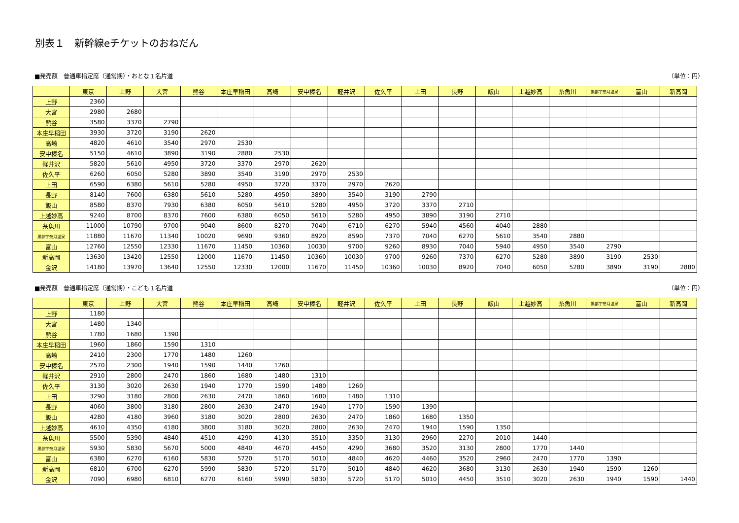別表１　新幹線eチケットのおねだん
■発売額　普通車指定席（通常期）・おとな１名片道 （単位：円）
| | 東京 | 上野 | 大宮 | 熊谷 | 本庄早稲田 | 高崎 | 安中榛名 | 軽井沢 | 佐久平 | 上田 | 長野 | 飯山 | 上越妙高 | 糸魚川 | 黒部宇奈月温泉 | 富山 | 新高岡 |
| --- | --- | --- | --- | --- | --- | --- | --- | --- | --- | --- | --- | --- | --- | --- | --- | --- | --- |
| 上野 | 2360 | | | | | | | | | | | | | | | | |
| 大宮 | 2980 | 2680 | | | | | | | | | | | | | | | |
| 熊谷 | 3580 | 3370 | 2790 | | | | | | | | | | | | | | |
| 本庄早稲田 | 3930 | 3720 | 3190 | 2620 | | | | | | | | | | | | | |
| 高崎 | 4820 | 4610 | 3540 | 2970 | 2530 | | | | | | | | | | | | |
| 安中榛名 | 5150 | 4610 | 3890 | 3190 | 2880 | 2530 | | | | | | | | | | | |
| 軽井沢 | 5820 | 5610 | 4950 | 3720 | 3370 | 2970 | 2620 | | | | | | | | | | |
| 佐久平 | 6260 | 6050 | 5280 | 3890 | 3540 | 3190 | 2970 | 2530 | | | | | | | | | |
| 上田 | 6590 | 6380 | 5610 | 5280 | 4950 | 3720 | 3370 | 2970 | 2620 | | | | | | | | |
| 長野 | 8140 | 7600 | 6380 | 5610 | 5280 | 4950 | 3890 | 3540 | 3190 | 2790 | | | | | | | |
| 飯山 | 8580 | 8370 | 7930 | 6380 | 6050 | 5610 | 5280 | 4950 | 3720 | 3370 | 2710 | | | | | | |
| 上越妙高 | 9240 | 8700 | 8370 | 7600 | 6380 | 6050 | 5610 | 5280 | 4950 | 3890 | 3190 | 2710 | | | | | |
| 糸魚川 | 11000 | 10790 | 9700 | 9040 | 8600 | 8270 | 7040 | 6710 | 6270 | 5940 | 4560 | 4040 | 2880 | | | | |
| 黒部宇奈月温泉 | 11880 | 11670 | 11340 | 10020 | 9690 | 9360 | 8920 | 8590 | 7370 | 7040 | 6270 | 5610 | 3540 | 2880 | | | |
| 富山 | 12760 | 12550 | 12330 | 11670 | 11450 | 10360 | 10030 | 9700 | 9260 | 8930 | 7040 | 5940 | 4950 | 3540 | 2790 | | |
| 新高岡 | 13630 | 13420 | 12550 | 12000 | 11670 | 11450 | 10360 | 10030 | 9700 | 9260 | 7370 | 6270 | 5280 | 3890 | 3190 | 2530 | |
| 金沢 | 14180 | 13970 | 13640 | 12550 | 12330 | 12000 | 11670 | 11450 | 10360 | 10030 | 8920 | 7040 | 6050 | 5280 | 3890 | 3190 | 2880 |
■発売額　普通車指定席（通常期）・こども１名片道 （単位：円）
| | 東京 | 上野 | 大宮 | 熊谷 | 本庄早稲田 | 高崎 | 安中榛名 | 軽井沢 | 佐久平 | 上田 | 長野 | 飯山 | 上越妙高 | 糸魚川 | 黒部宇奈月温泉 | 富山 | 新高岡 |
| --- | --- | --- | --- | --- | --- | --- | --- | --- | --- | --- | --- | --- | --- | --- | --- | --- | --- |
| 上野 | 1180 | | | | | | | | | | | | | | | | |
| 大宮 | 1480 | 1340 | | | | | | | | | | | | | | | |
| 熊谷 | 1780 | 1680 | 1390 | | | | | | | | | | | | | | |
| 本庄早稲田 | 1960 | 1860 | 1590 | 1310 | | | | | | | | | | | | | |
| 高崎 | 2410 | 2300 | 1770 | 1480 | 1260 | | | | | | | | | | | | |
| 安中榛名 | 2570 | 2300 | 1940 | 1590 | 1440 | 1260 | | | | | | | | | | | |
| 軽井沢 | 2910 | 2800 | 2470 | 1860 | 1680 | 1480 | 1310 | | | | | | | | | | |
| 佐久平 | 3130 | 3020 | 2630 | 1940 | 1770 | 1590 | 1480 | 1260 | | | | | | | | | |
| 上田 | 3290 | 3180 | 2800 | 2630 | 2470 | 1860 | 1680 | 1480 | 1310 | | | | | | | | |
| 長野 | 4060 | 3800 | 3180 | 2800 | 2630 | 2470 | 1940 | 1770 | 1590 | 1390 | | | | | | | |
| 飯山 | 4280 | 4180 | 3960 | 3180 | 3020 | 2800 | 2630 | 2470 | 1860 | 1680 | 1350 | | | | | | |
| 上越妙高 | 4610 | 4350 | 4180 | 3800 | 3180 | 3020 | 2800 | 2630 | 2470 | 1940 | 1590 | 1350 | | | | | |
| 糸魚川 | 5500 | 5390 | 4840 | 4510 | 4290 | 4130 | 3510 | 3350 | 3130 | 2960 | 2270 | 2010 | 1440 | | | | |
| 黒部宇奈月温泉 | 5930 | 5830 | 5670 | 5000 | 4840 | 4670 | 4450 | 4290 | 3680 | 3520 | 3130 | 2800 | 1770 | 1440 | | | |
| 富山 | 6380 | 6270 | 6160 | 5830 | 5720 | 5170 | 5010 | 4840 | 4620 | 4460 | 3520 | 2960 | 2470 | 1770 | 1390 | | |
| 新高岡 | 6810 | 6700 | 6270 | 5990 | 5830 | 5720 | 5170 | 5010 | 4840 | 4620 | 3680 | 3130 | 2630 | 1940 | 1590 | 1260 | |
| 金沢 | 7090 | 6980 | 6810 | 6270 | 6160 | 5990 | 5830 | 5720 | 5170 | 5010 | 4450 | 3510 | 3020 | 2630 | 1940 | 1590 | 1440 |